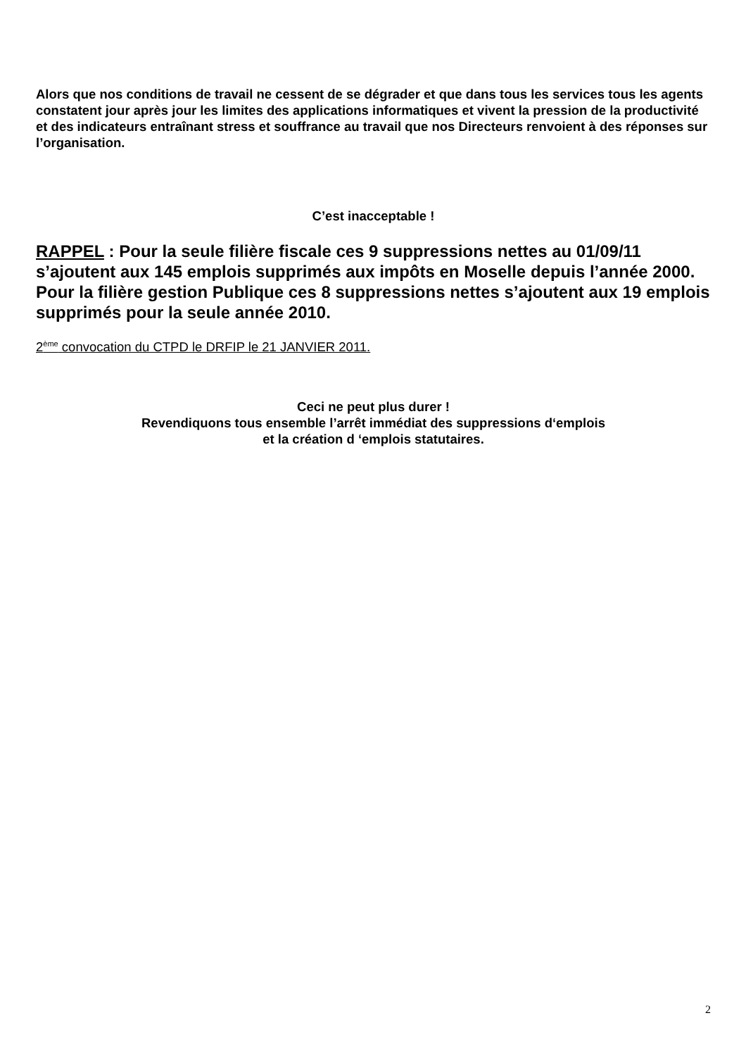Alors que nos conditions de travail ne cessent de se dégrader et que dans tous les services tous les agents constatent jour après jour les limites des applications informatiques et vivent la pression de la productivité et des indicateurs entraînant stress et souffrance au travail que nos Directeurs renvoient à des réponses sur l’organisation.
C’est inacceptable !
RAPPEL : Pour la seule filière fiscale ces 9 suppressions nettes au 01/09/11 s’ajoutent aux 145 emplois supprimés aux impôts en Moselle depuis l’année 2000.
Pour la filière gestion Publique ces 8 suppressions nettes s’ajoutent aux 19 emplois supprimés pour la seule année 2010.
2<sup>ème</sup> convocation du CTPD le DRFIP le 21 JANVIER 2011.
Ceci ne peut plus durer !
Revendiquons tous ensemble l’arrêt immédiat des suppressions d‘emplois
et la création d ‘emplois statutaires.
2